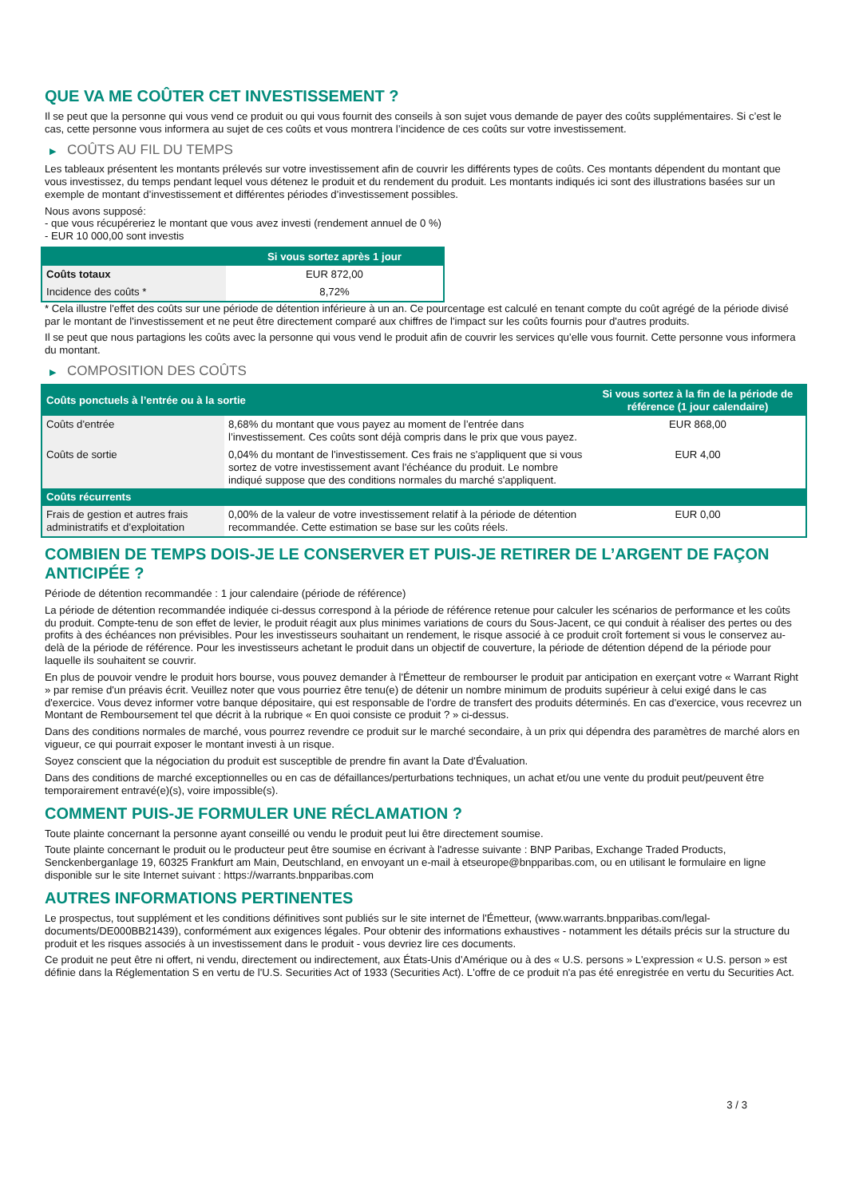QUE VA ME COÛTER CET INVESTISSEMENT ?
Il se peut que la personne qui vous vend ce produit ou qui vous fournit des conseils à son sujet vous demande de payer des coûts supplémentaires. Si c’est le cas, cette personne vous informera au sujet de ces coûts et vous montrera l’incidence de ces coûts sur votre investissement.
▶ COÛTS AU FIL DU TEMPS
Les tableaux présentent les montants prélevés sur votre investissement afin de couvrir les différents types de coûts. Ces montants dépendent du montant que vous investissez, du temps pendant lequel vous détenez le produit et du rendement du produit. Les montants indiqués ici sont des illustrations basées sur un exemple de montant d’investissement et différentes périodes d’investissement possibles.
Nous avons supposé:
- que vous récupéreriez le montant que vous avez investi (rendement annuel de 0 %)
- EUR 10 000,00 sont investis
| | Si vous sortez après 1 jour |
| --- | --- |
| Coûts totaux | EUR 872,00 |
| Incidence des coûts * | 8,72% |
* Cela illustre l'effet des coûts sur une période de détention inférieure à un an. Ce pourcentage est calculé en tenant compte du coût agrégé de la période divisé par le montant de l'investissement et ne peut être directement comparé aux chiffres de l'impact sur les coûts fournis pour d'autres produits.
Il se peut que nous partagions les coûts avec la personne qui vous vend le produit afin de couvrir les services qu’elle vous fournit. Cette personne vous informera du montant.
▶ COMPOSITION DES COÛTS
| Coûts ponctuels à l’entrée ou à la sortie | | Si vous sortez à la fin de la période de référence (1 jour calendaire) |
| --- | --- | --- |
| Coûts d'entrée | 8,68% du montant que vous payez au moment de l’entrée dans l’investissement. Ces coûts sont déjà compris dans le prix que vous payez. | EUR 868,00 |
| Coûts de sortie | 0,04% du montant de l'investissement. Ces frais ne s'appliquent que si vous sortez de votre investissement avant l'échéance du produit. Le nombre indiqué suppose que des conditions normales du marché s'appliquent. | EUR 4,00 |
| Coûts récurrents | | |
| Frais de gestion et autres frais administratifs et d’exploitation | 0,00% de la valeur de votre investissement relatif à la période de détention recommandée. Cette estimation se base sur les coûts réels. | EUR 0,00 |
COMBIEN DE TEMPS DOIS-JE LE CONSERVER ET PUIS-JE RETIRER DE L’ARGENT DE FAÇON ANTICIPÉE ?
Période de détention recommandée : 1 jour calendaire (période de référence)
La période de détention recommandée indiquée ci-dessus correspond à la période de référence retenue pour calculer les scénarios de performance et les coûts du produit. Compte-tenu de son effet de levier, le produit réagit aux plus minimes variations de cours du Sous-Jacent, ce qui conduit à réaliser des pertes ou des profits à des échéances non prévisibles. Pour les investisseurs souhaitant un rendement, le risque associé à ce produit croît fortement si vous le conservez au-delà de la période de référence. Pour les investisseurs achetant le produit dans un objectif de couverture, la période de détention dépend de la période pour laquelle ils souhaitent se couvrir.
En plus de pouvoir vendre le produit hors bourse, vous pouvez demander à l'Émetteur de rembourser le produit par anticipation en exerçant votre « Warrant Right » par remise d'un préavis écrit. Veuillez noter que vous pourriez être tenu(e) de détenir un nombre minimum de produits supérieur à celui exigé dans le cas d'exercice. Vous devez informer votre banque dépositaire, qui est responsable de l'ordre de transfert des produits déterminés. En cas d'exercice, vous recevrez un Montant de Remboursement tel que décrit à la rubrique « En quoi consiste ce produit ? » ci-dessus.
Dans des conditions normales de marché, vous pourrez revendre ce produit sur le marché secondaire, à un prix qui dépendra des paramètres de marché alors en vigueur, ce qui pourrait exposer le montant investi à un risque.
Soyez conscient que la négociation du produit est susceptible de prendre fin avant la Date d'Évaluation.
Dans des conditions de marché exceptionnelles ou en cas de défaillances/perturbations techniques, un achat et/ou une vente du produit peut/peuvent être temporairement entravé(e)(s), voire impossible(s).
COMMENT PUIS-JE FORMULER UNE RÉCLAMATION ?
Toute plainte concernant la personne ayant conseillé ou vendu le produit peut lui être directement soumise.
Toute plainte concernant le produit ou le producteur peut être soumise en écrivant à l'adresse suivante : BNP Paribas, Exchange Traded Products, Senckenberganlage 19, 60325 Frankfurt am Main, Deutschland, en envoyant un e-mail à etseurope@bnpparibas.com, ou en utilisant le formulaire en ligne disponible sur le site Internet suivant : https://warrants.bnpparibas.com
AUTRES INFORMATIONS PERTINENTES
Le prospectus, tout supplément et les conditions définitives sont publiés sur le site internet de l'Émetteur, (www.warrants.bnpparibas.com/legal-documents/DE000BB21439), conformément aux exigences légales. Pour obtenir des informations exhaustives - notamment les détails précis sur la structure du produit et les risques associés à un investissement dans le produit - vous devriez lire ces documents.
Ce produit ne peut être ni offert, ni vendu, directement ou indirectement, aux États-Unis d'Amérique ou à des « U.S. persons » L'expression « U.S. person » est définie dans la Réglementation S en vertu de l'U.S. Securities Act of 1933 (Securities Act). L'offre de ce produit n'a pas été enregistrée en vertu du Securities Act.
3 / 3